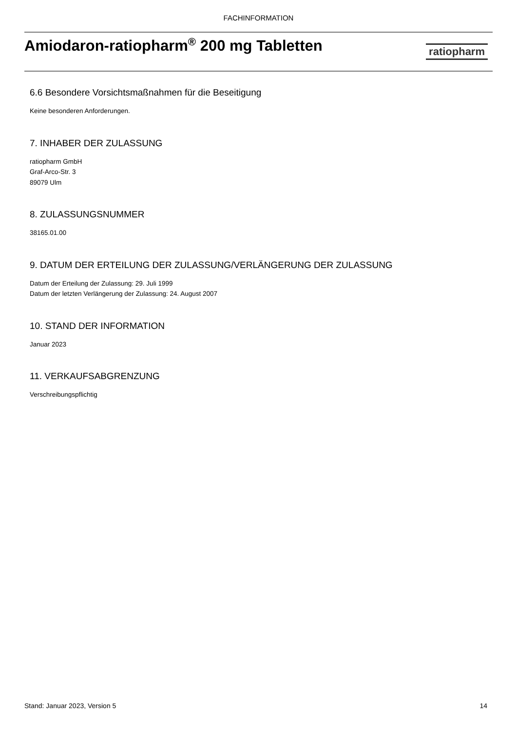FACHINFORMATION
Amiodaron-ratiopharm<sup>®</sup> 200 mg Tabletten
ratiopharm
6.6 Besondere Vorsichtsmaßnahmen für die Beseitigung
Keine besonderen Anforderungen.
7. INHABER DER ZULASSUNG
ratiopharm GmbH
Graf-Arco-Str. 3
89079 Ulm
8. ZULASSUNGSNUMMER
38165.01.00
9. DATUM DER ERTEILUNG DER ZULASSUNG/VERLÄNGERUNG DER ZULASSUNG
Datum der Erteilung der Zulassung: 29. Juli 1999
Datum der letzten Verlängerung der Zulassung: 24. August 2007
10. STAND DER INFORMATION
Januar 2023
11. VERKAUFSABGRENZUNG
Verschreibungspflichtig
Stand: Januar 2023, Version 5 14